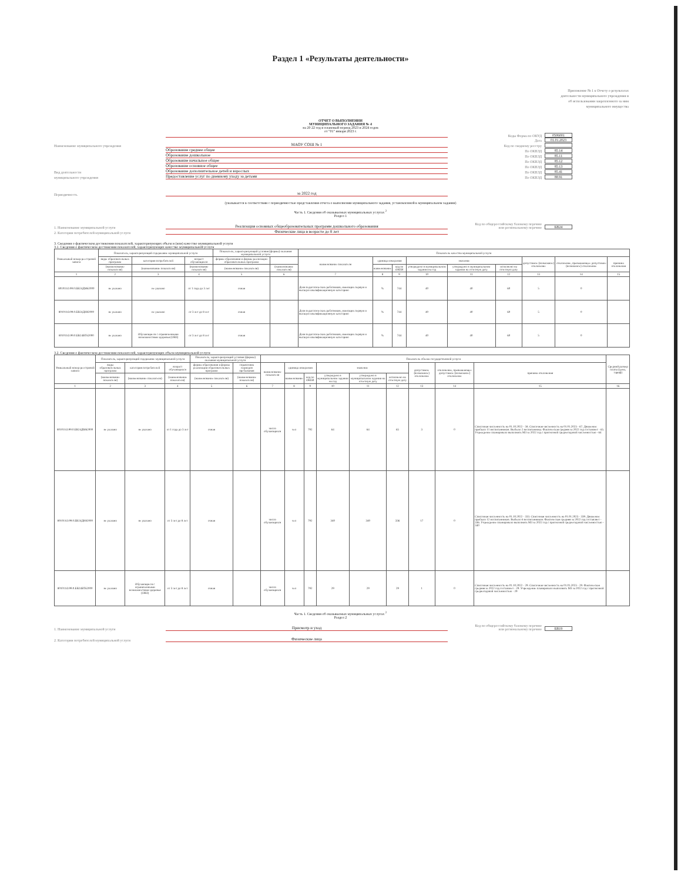Раздел 1 «Результаты деятельности»
Приложение № 1 к Отчету о результатах деятельности муниципального учреждения и об использовании закрепленного за ним муниципального имущества
ОТЧЕТ О ВЫПОЛНЕНИИ
МУНИЦИПАЛЬНОГО ЗАДАНИЯ № 4
на 20 22 год и плановый период 2023 и 2024 годов
от "01" января 2023 г.
Коды Форма по ОКУД 0506001
Дата 01.01.2023
Наименование муниципального учреждения МАОУ СОШ № 1 Код по сводному реестру
Образование среднее общее По ОКВЭД 85.14
Образование дошкольное По ОКВЭД 85.11
Образование начальное общее По ОКВЭД 85.12
Образование основное общее По ОКВЭД 85.13
Вид деятельности Образование дополнительное детей и взрослых По ОКВЭД 85.41
муниципального учреждения Предоставление услуг по дневному уходу за детьми По ОКВЭД 88.91
Периодичность за 2022 год
(указывается в соответствии с периодичностью представления отчета о выполнении муниципального задания, установленной в муниципальном задании)
Часть 1. Сведения об оказываемых муниципальных услугах <sup>2</sup>
Раздел 1
1. Наименование муниципальной услуги Реализация основных общеобразовательных программ дошкольного образования Код по общероссийскому базовому перечню или региональному перечню БВ24
2. Категории потребителей муниципальной услуги Физические лица в возрасте до 8 лет
3. Сведения о фактическом достижении показателей, характеризующих объем и (или) качество муниципальной услуги
3.1. Сведения о фактическом достижении показателей, характеризующих качество муниципальной услуги
| Уникальный номер реестровой записи | Показатель, характеризующий содержание муниципальной услуги | | | Показатель, характеризующий условия (формы) оказания муниципальной услуги | | Показатель качества муниципальной услуги | | | | | | | | |
| --- | --- | --- | --- | --- | --- | --- | --- | --- | --- | --- | --- | --- | --- | --- |
| | виды образовательных программ | категория потребителей | возраст обучающихся | формы образования и формы реализации образовательных программ | | наименование показателя | единица измерения | | значение | | | допустимое (возможное) отклонение | отклонение, превышающее допустимое (возможное) отклонение | причина отклонения |
| | (наименование показателя) | (наименование показателя) | (наименование показателя) | (наименование показателя) | (наименование показателя) | | наименование | код по ОКЕИ | утверждено в муниципальном задании на год | утверждено в муниципальном задании на отчетную дату | исполнено на отчетную дату | | | |
| 1 | 2 | 3 | 4 | 5 | 6 | 7 | 8 | 9 | 10 | 11 | 12 | 13 | 14 | 15 |
| 801011О.99.0.БВ24ДМ62000 | не указано | не указано | от 1 года до 3 лет | очная | | Доля педагогических работников, имеющих первую и высшую квалификационную категорию | % | 744 | 40 | 40 | 60 | 5 | 0 | |
| 801011О.99.0.БВ24ДН82000 | не указано | не указано | от 3 лет до 8 лет | очная | | Доля педагогических работников, имеющих первую и высшую квалификационную категорию | % | 744 | 40 | 40 | 60 | 5 | 0 | |
| 801011О.99.0.БВ24ВТ62000 | не указано | Обучающиеся с ограниченными возможностями здоровья (ОВЗ) | от 3 лет до 8 лет | очная | | Доля педагогических работников, имеющих первую и высшую квалификационную категорию | % | 744 | 40 | 40 | 60 | 5 | 0 | |
3.2. Сведения о фактическом достижении показателей, характеризующих объем муниципальной услуги
| Уникальный номер реестровой записи | Показатель, характеризующий содержание муниципальной услуги | | | Показатель, характеризующий условия (формы) оказания муниципальной услуги | | Показатель объема государственной услуги | | | | | | | | | Средний размер платы (цена, тариф) |
| --- | --- | --- | --- | --- | --- | --- | --- | --- | --- | --- | --- | --- | --- | --- | --- |
| | виды образовательных программ | категория потребителей | возраст обучающихся | формы образования и формы реализации образовательных программ | справочник периодов пребывания | наименование показателя | единица измерения | | значение | | | допустимое (возможное) отклонение | отклонение, превышающее допустимое (возможное) отклонение | причина отклонения | |
| | (наименование показателя) | (наименование показателя) | (наименование показателя) | (наименование показателя) | (наименование показателя) | | наименование | код по ОКЕИ | утверждено в муниципальном задании на год | утверждено в муниципальном задании на отчетную дату | исполнено на отчетную дату | | | | |
| 1 | 2 | 3 | 4 | 5 | 6 | 7 | 8 | 9 | 10 | 11 | 12 | 13 | 14 | 15 | 16 |
| 801011О.99.0.БВ24ДМ62000 | не указано | не указано | от 1 года до 3 лет | очная | | число обучающихся | чел | 792 | 64 | 64 | 65 | 3 | 0 | Списочная численность на 01.10.2022 - 58. Списочная численность на 01.01.2023 - 67. Движение: прибыло 11 воспитанников. Выбыло 2 воспитанника. Фактическая средняя за 2022 год составляет - 65. Учреждение планировало выполнить МЗ за 2022 год с прогнозной среднегодовой численностью - 64 | |
| 801011О.99.0.БВ24ДН82000 | не указано | не указано | от 3 лет до 8 лет | очная | | число обучающихся | чел | 792 | 340 | 340 | 336 | 17 | 0 | Списочная численность на 01.10.2022 - 333. Списочная численность на 01.01.2023 - 339. Движение: прибыло 12 воспитанников. Выбыло 6 воспитанников. Фактическая средняя за 2022 год составляет - 336. Учреждение планировало выполнить МЗ за 2022 год с прогнозной среднегодовой численностью - 340 | |
| 801011О.99.0.БВ24ВТ62000 | не указано | Обучающиеся с ограниченными возможностями здоровья (ОВЗ) | от 3 лет до 8 лет | очная | | число обучающихся | чел | 792 | 29 | 29 | 29 | 1 | 0 | Списочная численность на 01.10.2022 - 29. Списочная численность на 01.01.2023 - 29. Фактическая средняя за 2022 год составляет - 29. Учреждение планировало выполнить МЗ за 2022 год с прогнозной среднегодовой численностью - 29 | |
Часть 1. Сведения об оказываемых муниципальных услугах <sup>2</sup>
Раздел 2
1. Наименование муниципальной услуги Присмотр и уход Код по общероссийскому базовому перечню или региональному перечню БВ19
2. Категории потребителей муниципальной услуги Физические лица